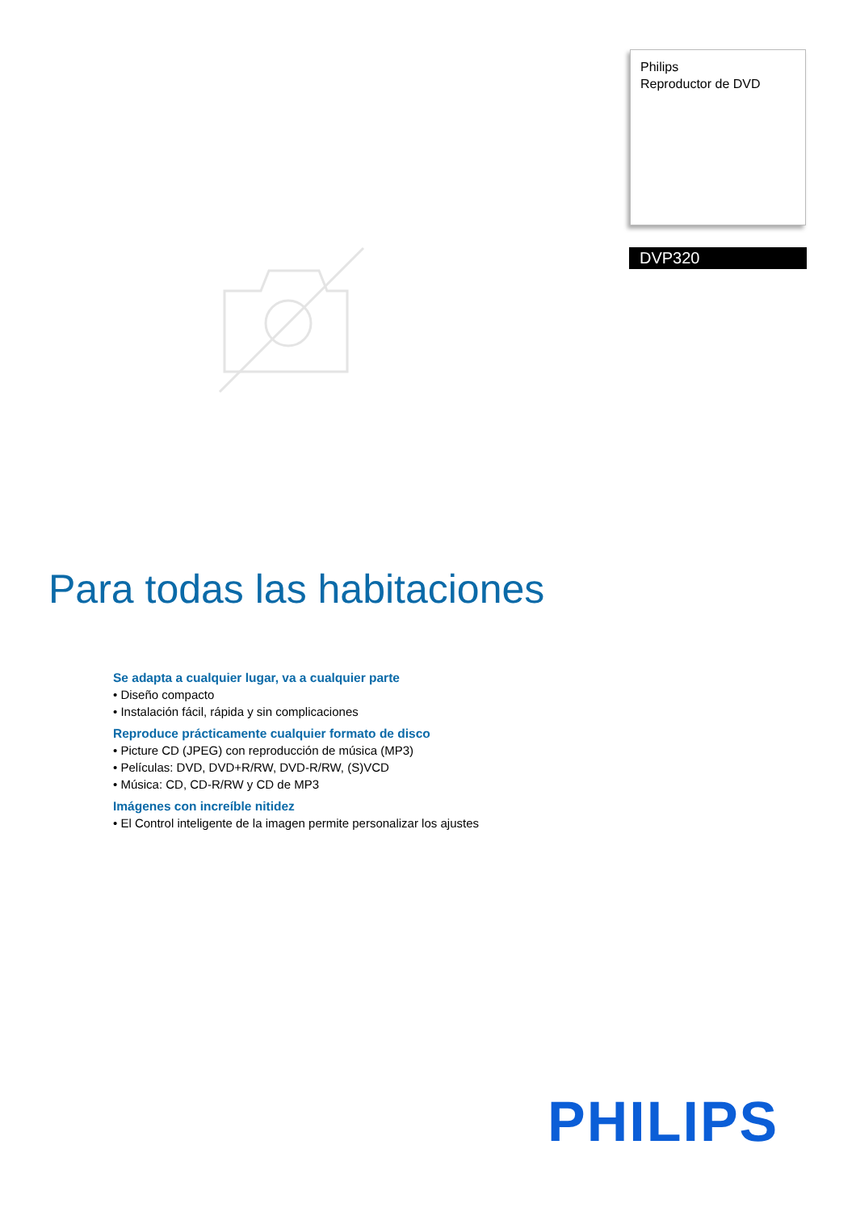Philips
Reproductor de DVD
DVP320
Para todas las habitaciones
Se adapta a cualquier lugar, va a cualquier parte
• Diseño compacto
• Instalación fácil, rápida y sin complicaciones
Reproduce prácticamente cualquier formato de disco
• Picture CD (JPEG) con reproducción de música (MP3)
• Películas: DVD, DVD+R/RW, DVD-R/RW, (S)VCD
• Música: CD, CD-R/RW y CD de MP3
Imágenes con increíble nitidez
• El Control inteligente de la imagen permite personalizar los ajustes
PHILIPS